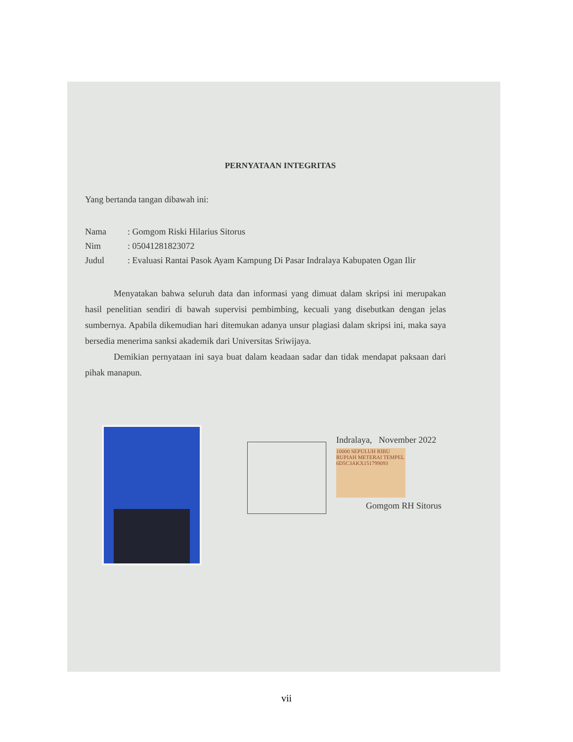PERNYATAAN INTEGRITAS
Yang bertanda tangan dibawah ini:
Nama: Gomgom Riski Hilarius Sitorus
Nim: 05041281823072
Judul: Evaluasi Rantai Pasok Ayam Kampung Di Pasar Indralaya Kabupaten Ogan Ilir
Menyatakan bahwa seluruh data dan informasi yang dimuat dalam skripsi ini merupakan hasil penelitian sendiri di bawah supervisi pembimbing, kecuali yang disebutkan dengan jelas sumbernya. Apabila dikemudian hari ditemukan adanya unsur plagiasi dalam skripsi ini, maka saya bersedia menerima sanksi akademik dari Universitas Sriwijaya.
Demikian pernyataan ini saya buat dalam keadaan sadar dan tidak mendapat paksaan dari pihak manapun.
Indralaya, November 2022
10000 SEPULUH RIBU RUPIAH METERAI TEMPEL 6D5C3AKX151799093
Gomgom RH Sitorus
vii